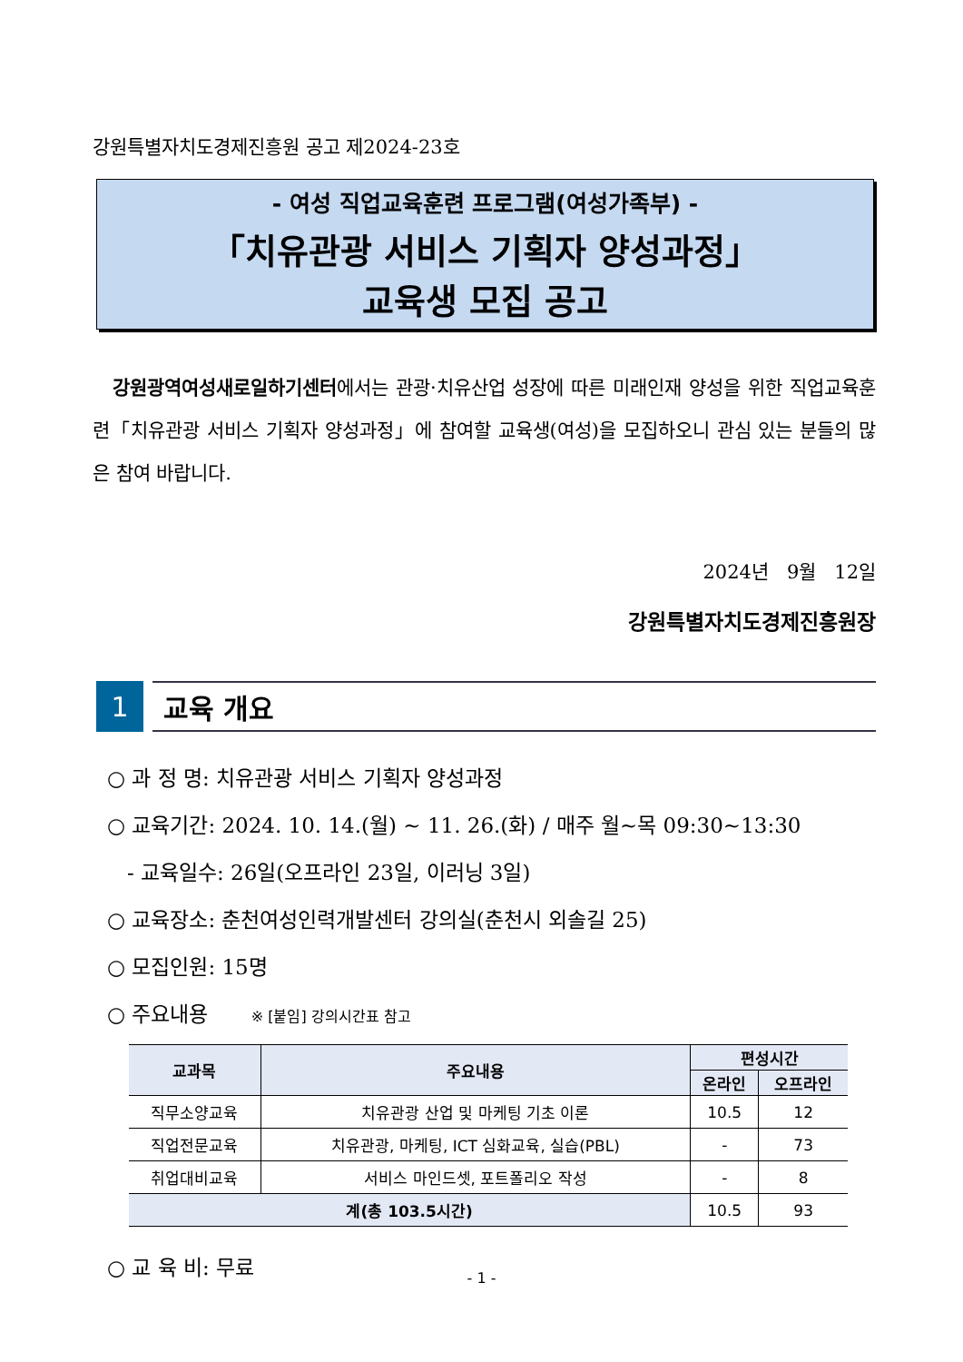강원특별자치도경제진흥원 공고 제2024-23호
- 여성 직업교육훈련 프로그램(여성가족부) -
「치유관광 서비스 기획자 양성과정」
교육생 모집 공고
강원광역여성새로일하기센터에서는 관광·치유산업 성장에 따른 미래인재 양성을 위한 직업교육훈련「치유관광 서비스 기획자 양성과정」에 참여할 교육생(여성)을 모집하오니 관심 있는 분들의 많은 참여 바랍니다.
2024년 9월 12일
강원특별자치도경제진흥원장
1 교육 개요
○ 과 정 명: 치유관광 서비스 기획자 양성과정
○ 교육기간: 2024. 10. 14.(월) ~ 11. 26.(화) / 매주 월~목 09:30~13:30
- 교육일수: 26일(오프라인 23일, 이러닝 3일)
○ 교육장소: 춘천여성인력개발센터 강의실(춘천시 외솔길 25)
○ 모집인원: 15명
○ 주요내용 ※ [붙임] 강의시간표 참고
| 교과목 | 주요내용 | 편성시간 | |
| --- | --- | --- | --- |
| | | 온라인 | 오프라인 |
| 직무소양교육 | 치유관광 산업 및 마케팅 기초 이론 | 10.5 | 12 |
| 직업전문교육 | 치유관광, 마케팅, ICT 심화교육, 실습(PBL) | - | 73 |
| 취업대비교육 | 서비스 마인드셋, 포트폴리오 작성 | - | 8 |
| 계(총 103.5시간) | | 10.5 | 93 |
○ 교 육 비: 무료
- 1 -